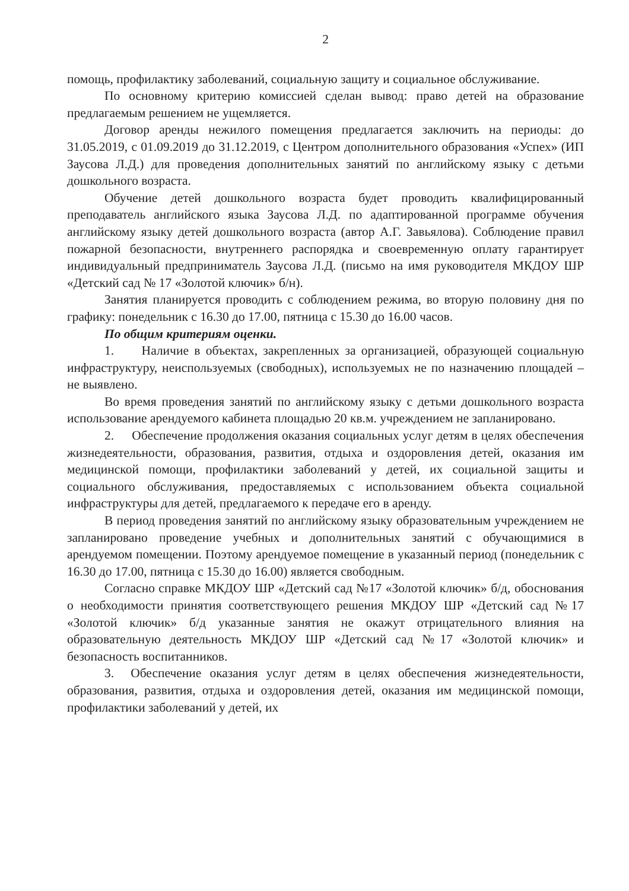2
помощь, профилактику заболеваний, социальную защиту и социальное обслуживание.
По основному критерию комиссией сделан вывод: право детей на образование предлагаемым решением не ущемляется.
Договор аренды нежилого помещения предлагается заключить на периоды: до 31.05.2019, с 01.09.2019 до 31.12.2019, с Центром дополнительного образования «Успех» (ИП Заусова Л.Д.) для проведения дополнительных занятий по английскому языку с детьми дошкольного возраста.
Обучение детей дошкольного возраста будет проводить квалифицированный преподаватель английского языка Заусова Л.Д. по адаптированной программе обучения английскому языку детей дошкольного возраста (автор А.Г. Завьялова). Соблюдение правил пожарной безопасности, внутреннего распорядка и своевременную оплату гарантирует индивидуальный предприниматель Заусова Л.Д. (письмо на имя руководителя МКДОУ ШР «Детский сад № 17 «Золотой ключик» б/н).
Занятия планируется проводить с соблюдением режима, во вторую половину дня по графику: понедельник с 16.30 до 17.00, пятница с 15.30 до 16.00 часов.
По общим критериям оценки.
1. Наличие в объектах, закрепленных за организацией, образующей социальную инфраструктуру, неиспользуемых (свободных), используемых не по назначению площадей – не выявлено.
Во время проведения занятий по английскому языку с детьми дошкольного возраста использование арендуемого кабинета площадью 20 кв.м. учреждением не запланировано.
2. Обеспечение продолжения оказания социальных услуг детям в целях обеспечения жизнедеятельности, образования, развития, отдыха и оздоровления детей, оказания им медицинской помощи, профилактики заболеваний у детей, их социальной защиты и социального обслуживания, предоставляемых с использованием объекта социальной инфраструктуры для детей, предлагаемого к передаче его в аренду.
В период проведения занятий по английскому языку образовательным учреждением не запланировано проведение учебных и дополнительных занятий с обучающимися в арендуемом помещении. Поэтому арендуемое помещение в указанный период (понедельник с 16.30 до 17.00, пятница с 15.30 до 16.00) является свободным.
Согласно справке МКДОУ ШР «Детский сад №17 «Золотой ключик» б/д, обоснования о необходимости принятия соответствующего решения МКДОУ ШР «Детский сад №17 «Золотой ключик» б/д указанные занятия не окажут отрицательного влияния на образовательную деятельность МКДОУ ШР «Детский сад №17 «Золотой ключик» и безопасность воспитанников.
3. Обеспечение оказания услуг детям в целях обеспечения жизнедеятельности, образования, развития, отдыха и оздоровления детей, оказания им медицинской помощи, профилактики заболеваний у детей, их